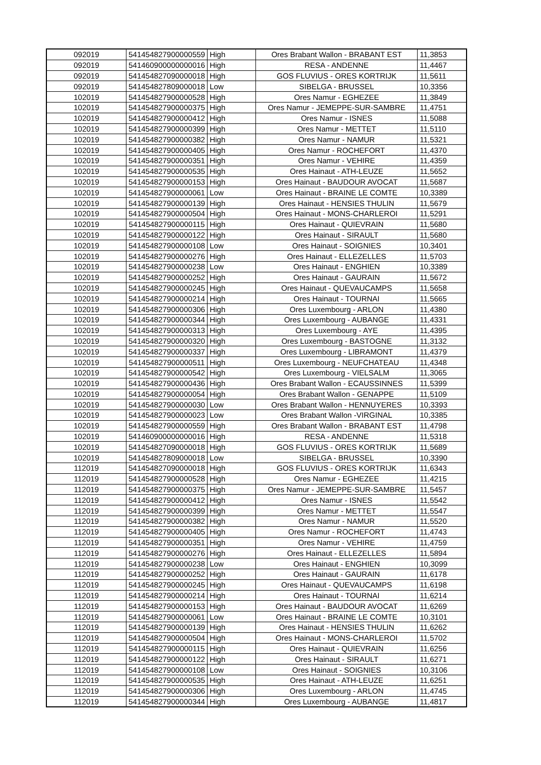| 092019 | 541454827900000559 | High | Ores Brabant Wallon - BRABANT EST | 11,3853 |
| 092019 | 541460900000000016 | High | RESA - ANDENNE | 11,4467 |
| 092019 | 541454827090000018 | High | GOS FLUVIUS - ORES KORTRIJK | 11,5611 |
| 092019 | 541454827809000018 | Low | SIBELGA - BRUSSEL | 10,3356 |
| 102019 | 541454827900000528 | High | Ores Namur - EGHEZEE | 11,3849 |
| 102019 | 541454827900000375 | High | Ores Namur - JEMEPPE-SUR-SAMBRE | 11,4751 |
| 102019 | 541454827900000412 | High | Ores Namur - ISNES | 11,5088 |
| 102019 | 541454827900000399 | High | Ores Namur - METTET | 11,5110 |
| 102019 | 541454827900000382 | High | Ores Namur - NAMUR | 11,5321 |
| 102019 | 541454827900000405 | High | Ores Namur - ROCHEFORT | 11,4370 |
| 102019 | 541454827900000351 | High | Ores Namur - VEHIRE | 11,4359 |
| 102019 | 541454827900000535 | High | Ores Hainaut - ATH-LEUZE | 11,5652 |
| 102019 | 541454827900000153 | High | Ores Hainaut - BAUDOUR AVOCAT | 11,5687 |
| 102019 | 541454827900000061 | Low | Ores Hainaut - BRAINE LE COMTE | 10,3389 |
| 102019 | 541454827900000139 | High | Ores Hainaut - HENSIES THULIN | 11,5679 |
| 102019 | 541454827900000504 | High | Ores Hainaut - MONS-CHARLEROI | 11,5291 |
| 102019 | 541454827900000115 | High | Ores Hainaut - QUIEVRAIN | 11,5680 |
| 102019 | 541454827900000122 | High | Ores Hainaut - SIRAULT | 11,5680 |
| 102019 | 541454827900000108 | Low | Ores Hainaut - SOIGNIES | 10,3401 |
| 102019 | 541454827900000276 | High | Ores Hainaut - ELLEZELLES | 11,5703 |
| 102019 | 541454827900000238 | Low | Ores Hainaut - ENGHIEN | 10,3389 |
| 102019 | 541454827900000252 | High | Ores Hainaut - GAURAIN | 11,5672 |
| 102019 | 541454827900000245 | High | Ores Hainaut - QUEVAUCAMPS | 11,5658 |
| 102019 | 541454827900000214 | High | Ores Hainaut - TOURNAI | 11,5665 |
| 102019 | 541454827900000306 | High | Ores Luxembourg - ARLON | 11,4380 |
| 102019 | 541454827900000344 | High | Ores Luxembourg - AUBANGE | 11,4331 |
| 102019 | 541454827900000313 | High | Ores Luxembourg - AYE | 11,4395 |
| 102019 | 541454827900000320 | High | Ores Luxembourg - BASTOGNE | 11,3132 |
| 102019 | 541454827900000337 | High | Ores Luxembourg - LIBRAMONT | 11,4379 |
| 102019 | 541454827900000511 | High | Ores Luxembourg - NEUFCHATEAU | 11,4348 |
| 102019 | 541454827900000542 | High | Ores Luxembourg - VIELSALM | 11,3065 |
| 102019 | 541454827900000436 | High | Ores Brabant Wallon - ECAUSSINNES | 11,5399 |
| 102019 | 541454827900000054 | High | Ores Brabant Wallon - GENAPPE | 11,5109 |
| 102019 | 541454827900000030 | Low | Ores Brabant Wallon - HENNUYERES | 10,3393 |
| 102019 | 541454827900000023 | Low | Ores Brabant Wallon -VIRGINAL | 10,3385 |
| 102019 | 541454827900000559 | High | Ores Brabant Wallon - BRABANT EST | 11,4798 |
| 102019 | 541460900000000016 | High | RESA - ANDENNE | 11,5318 |
| 102019 | 541454827090000018 | High | GOS FLUVIUS - ORES KORTRIJK | 11,5689 |
| 102019 | 541454827809000018 | Low | SIBELGA - BRUSSEL | 10,3390 |
| 112019 | 541454827090000018 | High | GOS FLUVIUS - ORES KORTRIJK | 11,6343 |
| 112019 | 541454827900000528 | High | Ores Namur - EGHEZEE | 11,4215 |
| 112019 | 541454827900000375 | High | Ores Namur - JEMEPPE-SUR-SAMBRE | 11,5457 |
| 112019 | 541454827900000412 | High | Ores Namur - ISNES | 11,5542 |
| 112019 | 541454827900000399 | High | Ores Namur - METTET | 11,5547 |
| 112019 | 541454827900000382 | High | Ores Namur - NAMUR | 11,5520 |
| 112019 | 541454827900000405 | High | Ores Namur - ROCHEFORT | 11,4743 |
| 112019 | 541454827900000351 | High | Ores Namur - VEHIRE | 11,4759 |
| 112019 | 541454827900000276 | High | Ores Hainaut - ELLEZELLES | 11,5894 |
| 112019 | 541454827900000238 | Low | Ores Hainaut - ENGHIEN | 10,3099 |
| 112019 | 541454827900000252 | High | Ores Hainaut - GAURAIN | 11,6178 |
| 112019 | 541454827900000245 | High | Ores Hainaut - QUEVAUCAMPS | 11,6198 |
| 112019 | 541454827900000214 | High | Ores Hainaut - TOURNAI | 11,6214 |
| 112019 | 541454827900000153 | High | Ores Hainaut - BAUDOUR AVOCAT | 11,6269 |
| 112019 | 541454827900000061 | Low | Ores Hainaut - BRAINE LE COMTE | 10,3101 |
| 112019 | 541454827900000139 | High | Ores Hainaut - HENSIES THULIN | 11,6262 |
| 112019 | 541454827900000504 | High | Ores Hainaut - MONS-CHARLEROI | 11,5702 |
| 112019 | 541454827900000115 | High | Ores Hainaut - QUIEVRAIN | 11,6256 |
| 112019 | 541454827900000122 | High | Ores Hainaut - SIRAULT | 11,6271 |
| 112019 | 541454827900000108 | Low | Ores Hainaut - SOIGNIES | 10,3106 |
| 112019 | 541454827900000535 | High | Ores Hainaut - ATH-LEUZE | 11,6251 |
| 112019 | 541454827900000306 | High | Ores Luxembourg - ARLON | 11,4745 |
| 112019 | 541454827900000344 | High | Ores Luxembourg - AUBANGE | 11,4817 |